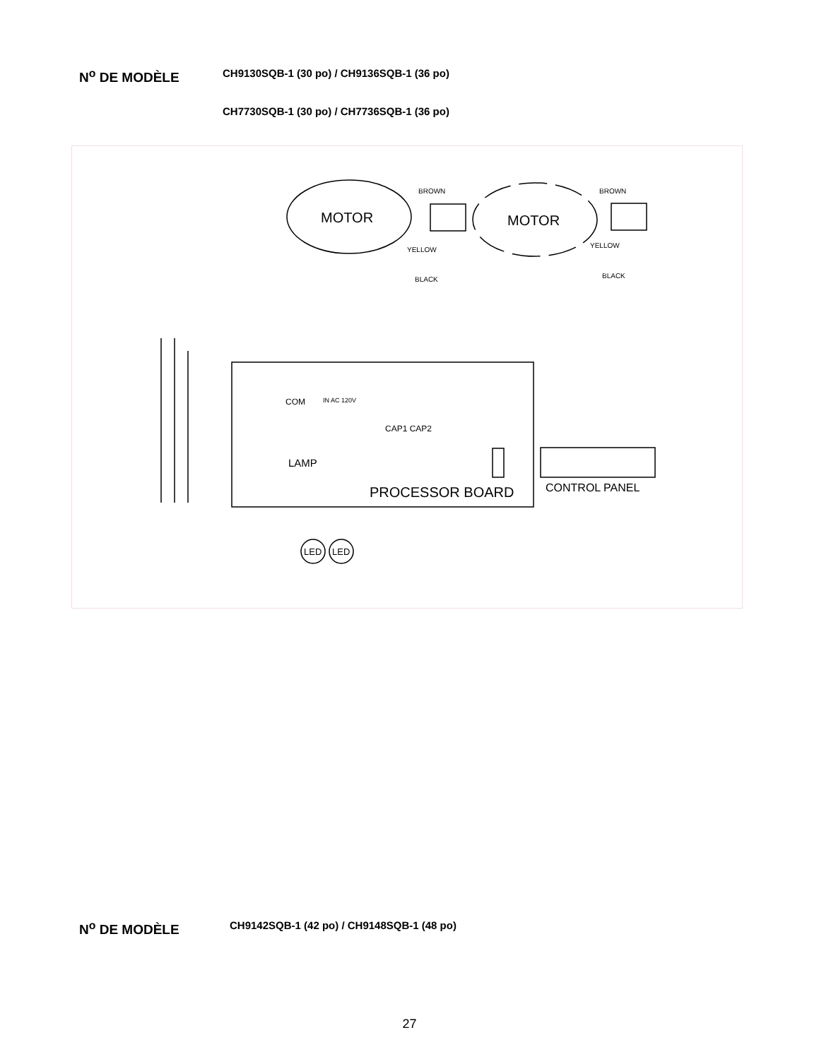N<sup>o</sup> DE MODÈLE
CH9130SQB-1 (30 po) / CH9136SQB-1 (36 po)
CH7730SQB-1 (30 po) / CH7736SQB-1 (36 po)
MOTOR
MOTOR
PROCESSOR BOARD
LAMP
COM
CAP1 CAP2
CONTROL PANEL
LED
LED
BROWN
BROWN
YELLOW
YELLOW
BLACK
BLACK
IN AC 120V
N<sup>o</sup> DE MODÈLE
CH9142SQB-1 (42 po) / CH9148SQB-1 (48 po)
27